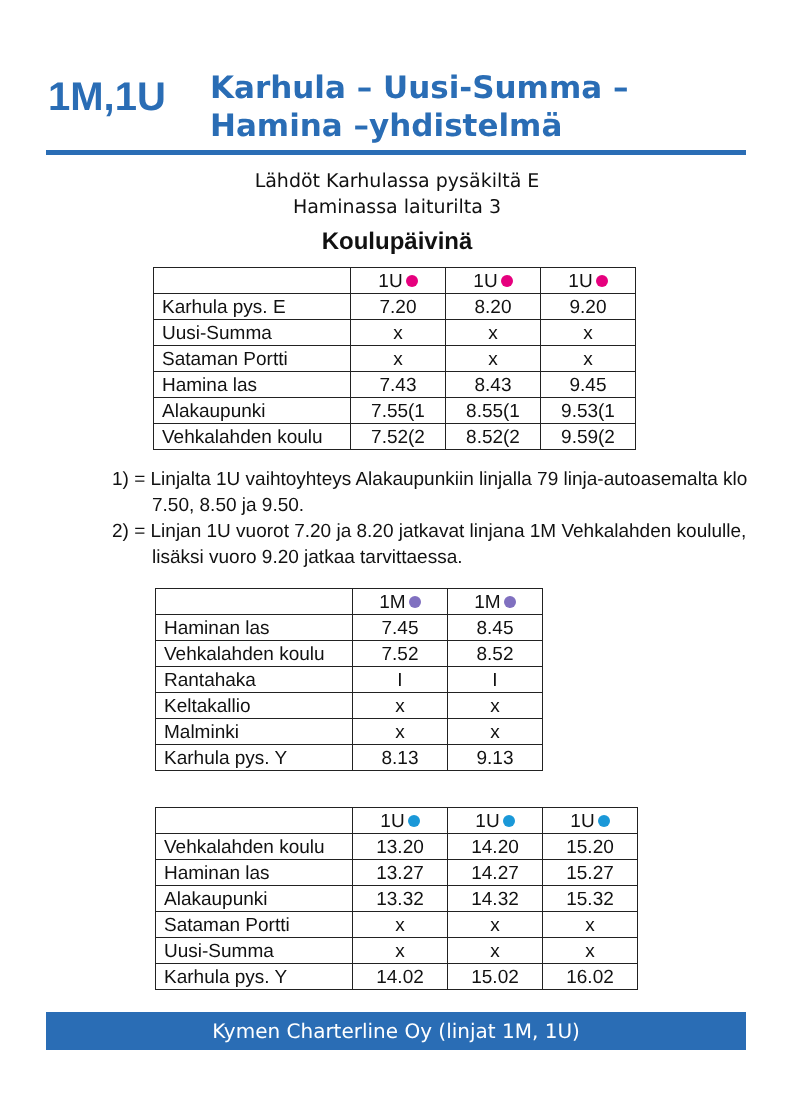1M,1U
Karhula – Uusi-Summa –
Hamina –yhdistelmä
Lähdöt Karhulassa pysäkiltä E
Haminassa laiturilta 3
Koulupäivinä
| | 1U | 1U | 1U |
| Karhula pys. E | 7.20 | 8.20 | 9.20 |
| Uusi-Summa | x | x | x |
| Sataman Portti | x | x | x |
| Hamina las | 7.43 | 8.43 | 9.45 |
| Alakaupunki | 7.55(1 | 8.55(1 | 9.53(1 |
| Vehkalahden koulu | 7.52(2 | 8.52(2 | 9.59(2 |
1) = Linjalta 1U vaihtoyhteys Alakaupunkiin linjalla 79 linja-autoasemalta klo 7.50, 8.50 ja 9.50.
2) = Linjan 1U vuorot 7.20 ja 8.20 jatkavat linjana 1M Vehkalahden koululle, lisäksi vuoro 9.20 jatkaa tarvittaessa.
| | 1M | 1M |
| Haminan las | 7.45 | 8.45 |
| Vehkalahden koulu | 7.52 | 8.52 |
| Rantahaka | I | I |
| Keltakallio | x | x |
| Malminki | x | x |
| Karhula pys. Y | 8.13 | 9.13 |
| | 1U | 1U | 1U |
| Vehkalahden koulu | 13.20 | 14.20 | 15.20 |
| Haminan las | 13.27 | 14.27 | 15.27 |
| Alakaupunki | 13.32 | 14.32 | 15.32 |
| Sataman Portti | x | x | x |
| Uusi-Summa | x | x | x |
| Karhula pys. Y | 14.02 | 15.02 | 16.02 |
Kymen Charterline Oy (linjat 1M, 1U)